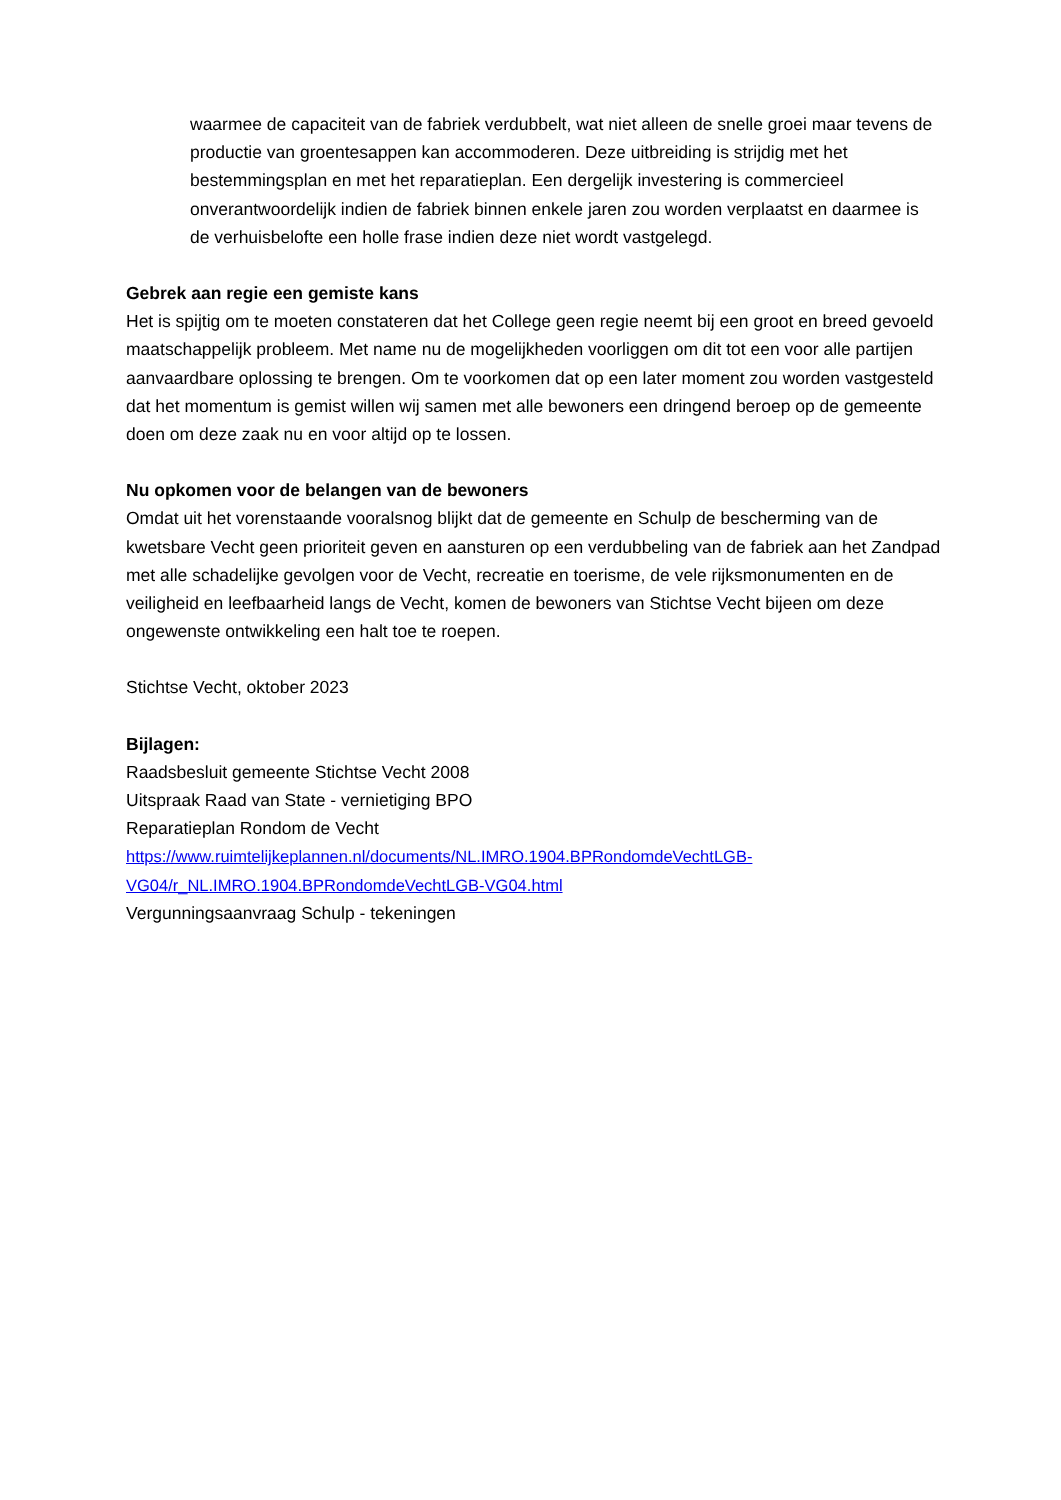waarmee de capaciteit van de fabriek verdubbelt, wat niet alleen de snelle groei maar tevens de productie van groentesappen kan accommoderen. Deze uitbreiding is strijdig met het bestemmingsplan en met het reparatieplan. Een dergelijk investering is commercieel onverantwoordelijk indien de fabriek binnen enkele jaren zou worden verplaatst en daarmee is de verhuisbelofte een holle frase indien deze niet wordt vastgelegd.
Gebrek aan regie een gemiste kans
Het is spijtig om te moeten constateren dat het College geen regie neemt bij een groot en breed gevoeld maatschappelijk probleem. Met name nu de mogelijkheden voorliggen om dit tot een voor alle partijen aanvaardbare oplossing te brengen. Om te voorkomen dat op een later moment zou worden vastgesteld dat het momentum is gemist willen wij samen met alle bewoners een dringend beroep op de gemeente doen om deze zaak nu en voor altijd op te lossen.
Nu opkomen voor de belangen van de bewoners
Omdat uit het vorenstaande vooralsnog blijkt dat de gemeente en Schulp de bescherming van de kwetsbare Vecht geen prioriteit geven en aansturen op een verdubbeling van de fabriek aan het Zandpad met alle schadelijke gevolgen voor de Vecht, recreatie en toerisme, de vele rijksmonumenten en de veiligheid en leefbaarheid langs de Vecht, komen de bewoners van Stichtse Vecht bijeen om deze ongewenste ontwikkeling een halt toe te roepen.
Stichtse Vecht, oktober 2023
Bijlagen:
Raadsbesluit gemeente Stichtse Vecht 2008
Uitspraak Raad van State - vernietiging BPO
Reparatieplan Rondom de Vecht
https://www.ruimtelijkeplannen.nl/documents/NL.IMRO.1904.BPRondomdeVechtLGB-VG04/r_NL.IMRO.1904.BPRondomdeVechtLGB-VG04.html
Vergunningsaanvraag Schulp - tekeningen